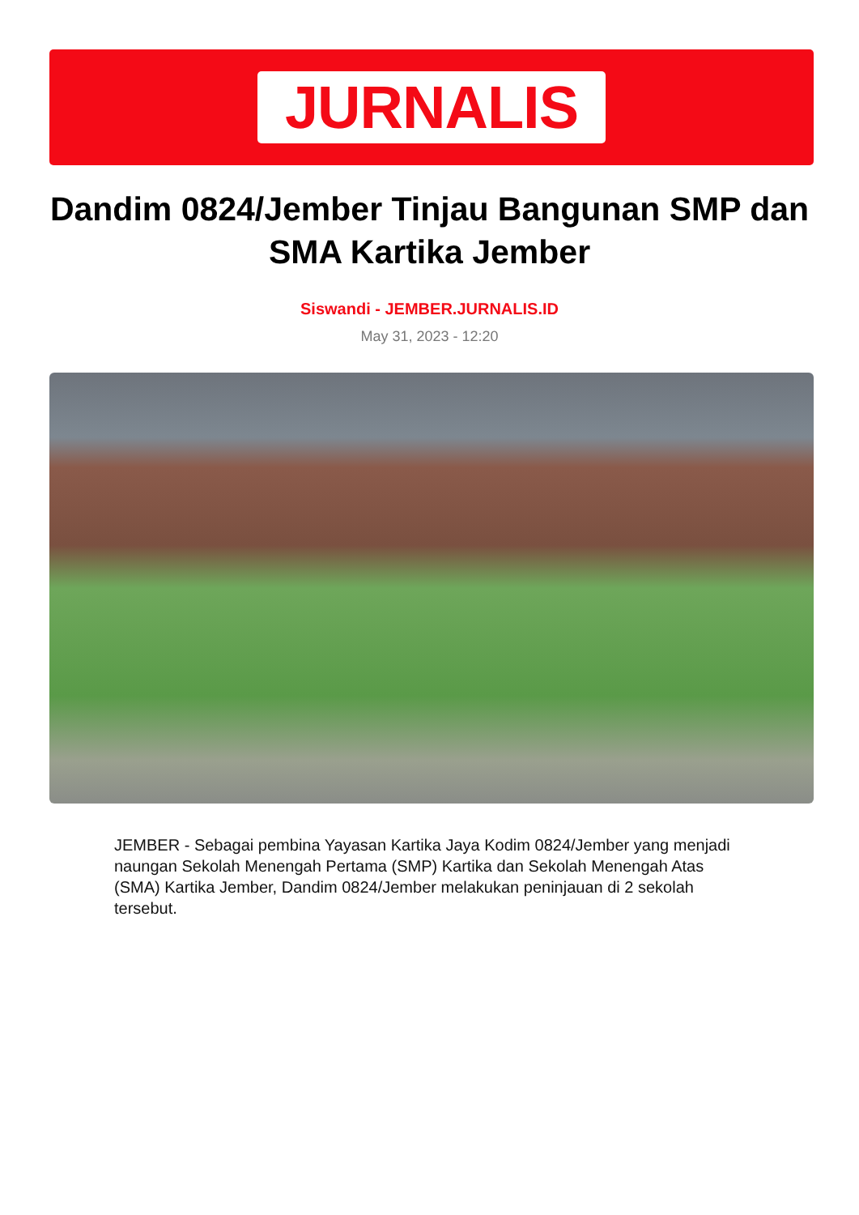JURNALIS
Dandim 0824/Jember Tinjau Bangunan SMP dan SMA Kartika Jember
Siswandi - JEMBER.JURNALIS.ID
May 31, 2023 - 12:20
JEMBER - Sebagai pembina Yayasan Kartika Jaya Kodim 0824/Jember yang menjadi naungan Sekolah Menengah Pertama (SMP) Kartika dan Sekolah Menengah Atas (SMA) Kartika Jember, Dandim 0824/Jember melakukan peninjauan di 2 sekolah tersebut.